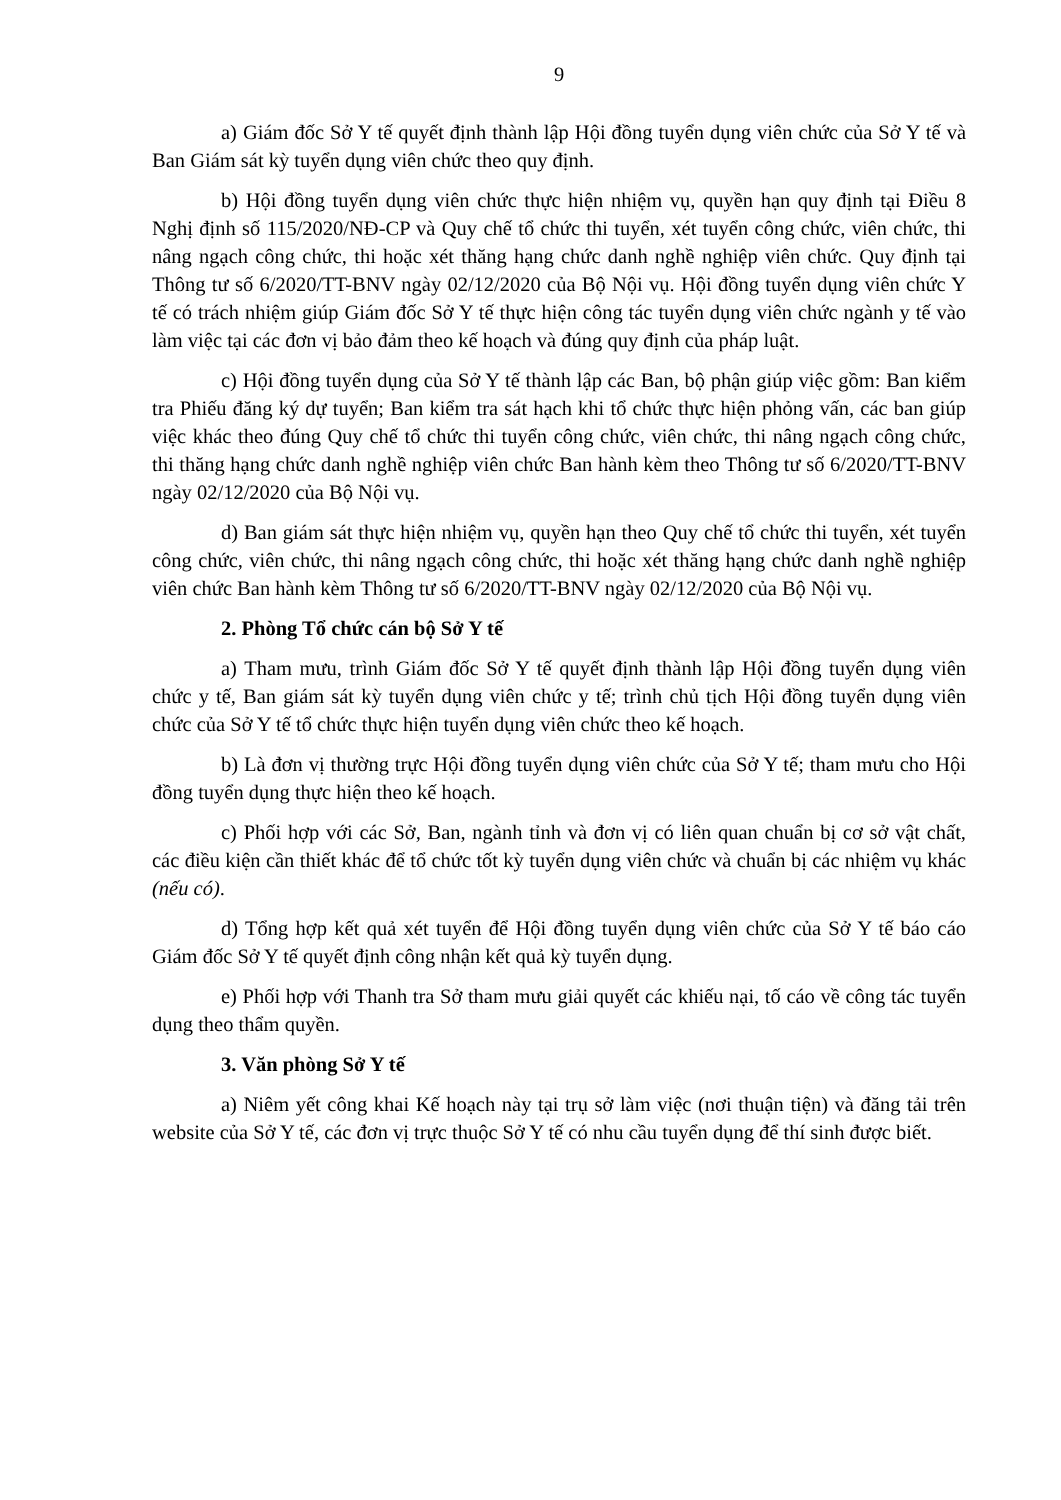9
a) Giám đốc Sở Y tế quyết định thành lập Hội đồng tuyển dụng viên chức của Sở Y tế và Ban Giám sát kỳ tuyển dụng viên chức theo quy định.
b) Hội đồng tuyển dụng viên chức thực hiện nhiệm vụ, quyền hạn quy định tại Điều 8 Nghị định số 115/2020/NĐ-CP và Quy chế tổ chức thi tuyển, xét tuyển công chức, viên chức, thi nâng ngạch công chức, thi hoặc xét thăng hạng chức danh nghề nghiệp viên chức. Quy định tại Thông tư số 6/2020/TT-BNV ngày 02/12/2020 của Bộ Nội vụ. Hội đồng tuyển dụng viên chức Y tế có trách nhiệm giúp Giám đốc Sở Y tế thực hiện công tác tuyển dụng viên chức ngành y tế vào làm việc tại các đơn vị bảo đảm theo kế hoạch và đúng quy định của pháp luật.
c) Hội đồng tuyển dụng của Sở Y tế thành lập các Ban, bộ phận giúp việc gồm: Ban kiểm tra Phiếu đăng ký dự tuyển; Ban kiểm tra sát hạch khi tổ chức thực hiện phỏng vấn, các ban giúp việc khác theo đúng Quy chế tổ chức thi tuyển công chức, viên chức, thi nâng ngạch công chức, thi thăng hạng chức danh nghề nghiệp viên chức Ban hành kèm theo Thông tư số 6/2020/TT-BNV ngày 02/12/2020 của Bộ Nội vụ.
d) Ban giám sát thực hiện nhiệm vụ, quyền hạn theo Quy chế tổ chức thi tuyển, xét tuyển công chức, viên chức, thi nâng ngạch công chức, thi hoặc xét thăng hạng chức danh nghề nghiệp viên chức Ban hành kèm Thông tư số 6/2020/TT-BNV ngày 02/12/2020 của Bộ Nội vụ.
2. Phòng Tổ chức cán bộ Sở Y tế
a) Tham mưu, trình Giám đốc Sở Y tế quyết định thành lập Hội đồng tuyển dụng viên chức y tế, Ban giám sát kỳ tuyển dụng viên chức y tế; trình chủ tịch Hội đồng tuyển dụng viên chức của Sở Y tế tổ chức thực hiện tuyển dụng viên chức theo kế hoạch.
b) Là đơn vị thường trực Hội đồng tuyển dụng viên chức của Sở Y tế; tham mưu cho Hội đồng tuyển dụng thực hiện theo kế hoạch.
c) Phối hợp với các Sở, Ban, ngành tỉnh và đơn vị có liên quan chuẩn bị cơ sở vật chất, các điều kiện cần thiết khác để tổ chức tốt kỳ tuyển dụng viên chức và chuẩn bị các nhiệm vụ khác (nếu có).
d) Tổng hợp kết quả xét tuyển để Hội đồng tuyển dụng viên chức của Sở Y tế báo cáo Giám đốc Sở Y tế quyết định công nhận kết quả kỳ tuyển dụng.
e) Phối hợp với Thanh tra Sở tham mưu giải quyết các khiếu nại, tố cáo về công tác tuyển dụng theo thẩm quyền.
3. Văn phòng Sở Y tế
a) Niêm yết công khai Kế hoạch này tại trụ sở làm việc (nơi thuận tiện) và đăng tải trên website của Sở Y tế, các đơn vị trực thuộc Sở Y tế có nhu cầu tuyển dụng để thí sinh được biết.